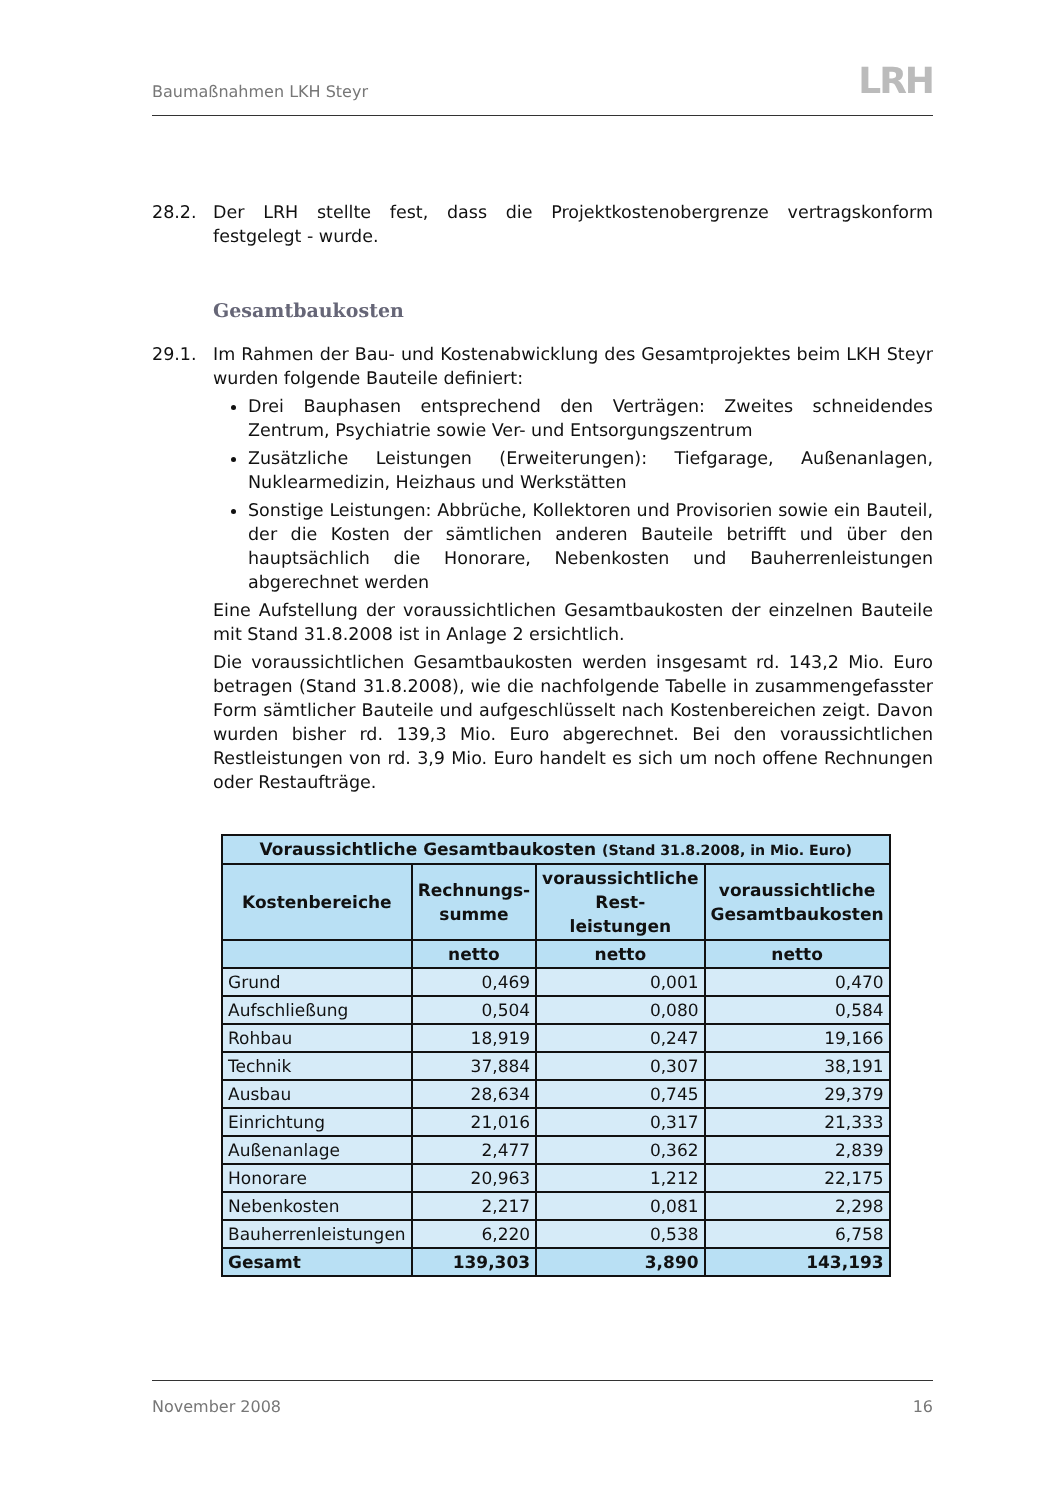Baumaßnahmen LKH Steyr LRH
28.2. Der LRH stellte fest, dass die Projektkostenobergrenze vertragskonform festgelegt - wurde.
Gesamtbaukosten
29.1. Im Rahmen der Bau- und Kostenabwicklung des Gesamtprojektes beim LKH Steyr wurden folgende Bauteile definiert:
Drei Bauphasen entsprechend den Verträgen: Zweites schneidendes Zentrum, Psychiatrie sowie Ver- und Entsorgungszentrum
Zusätzliche Leistungen (Erweiterungen): Tiefgarage, Außenanlagen, Nuklearmedizin, Heizhaus und Werkstätten
Sonstige Leistungen: Abbrüche, Kollektoren und Provisorien sowie ein Bauteil, der die Kosten der sämtlichen anderen Bauteile betrifft und über den hauptsächlich die Honorare, Nebenkosten und Bauherrenleistungen abgerechnet werden
Eine Aufstellung der voraussichtlichen Gesamtbaukosten der einzelnen Bauteile mit Stand 31.8.2008 ist in Anlage 2 ersichtlich.
Die voraussichtlichen Gesamtbaukosten werden insgesamt rd. 143,2 Mio. Euro betragen (Stand 31.8.2008), wie die nachfolgende Tabelle in zusammengefasster Form sämtlicher Bauteile und aufgeschlüsselt nach Kostenbereichen zeigt. Davon wurden bisher rd. 139,3 Mio. Euro abgerechnet. Bei den voraussichtlichen Restleistungen von rd. 3,9 Mio. Euro handelt es sich um noch offene Rechnungen oder Restaufträge.
| Voraussichtliche Gesamtbaukosten (Stand 31.8.2008, in Mio. Euro) | | | |
| --- | --- | --- | --- |
| Kostenbereiche | Rechnungs- summe | voraussichtliche Rest- leistungen | voraussichtliche Gesamtbaukosten |
| | netto | netto | netto |
| Grund | 0,469 | 0,001 | 0,470 |
| Aufschließung | 0,504 | 0,080 | 0,584 |
| Rohbau | 18,919 | 0,247 | 19,166 |
| Technik | 37,884 | 0,307 | 38,191 |
| Ausbau | 28,634 | 0,745 | 29,379 |
| Einrichtung | 21,016 | 0,317 | 21,333 |
| Außenanlage | 2,477 | 0,362 | 2,839 |
| Honorare | 20,963 | 1,212 | 22,175 |
| Nebenkosten | 2,217 | 0,081 | 2,298 |
| Bauherrenleistungen | 6,220 | 0,538 | 6,758 |
| Gesamt | 139,303 | 3,890 | 143,193 |
November 2008 16